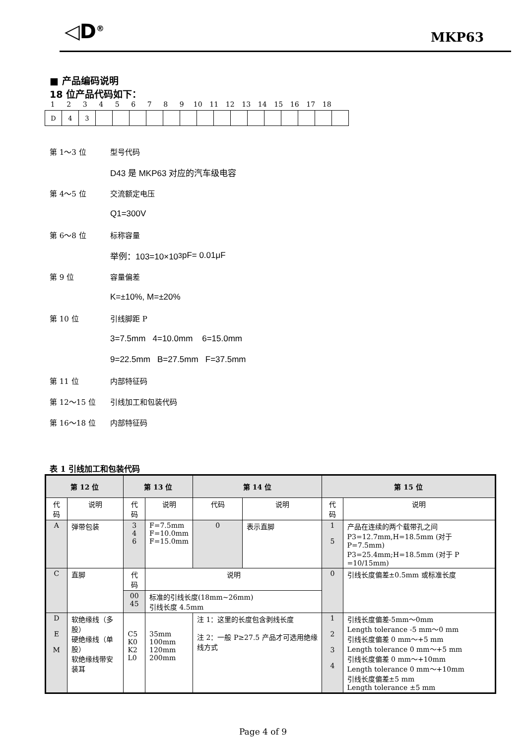◁D<sup>®</sup> MKP63
■ 产品编码说明
18 位产品代码如下：
1 2 3 4 5 6 7 8 9 10 11 12 13 14 15 16 17 18
| D | 4 | 3 | | | | | | | | | | | | | | | |
第 1～3 位 型号代码
D43 是 MKP63 对应的汽车级电容
第 4～5 位 交流额定电压
Q1=300V
第 6～8 位 标称容量
举例：103=10×10<sup>3</sup> pF= 0.01μF
第 9 位 容量偏差
K=±10%, M=±20%
第 10 位 引线脚距 P
3=7.5mm 4=10.0mm 6=15.0mm
9=22.5mm B=27.5mm F=37.5mm
第 11 位 内部特征码
第 12～15 位 引线加工和包装代码
第 16～18 位 内部特征码
表 1 引线加工和包装代码
| 第 12 位 | | 第 13 位 | | 第 14 位 | | 第 15 位 | |
| --- | --- | --- | --- | --- | --- | --- | --- |
| 代码 | 说明 | 代码 | 说明 | 代码 | 说明 | 代码 | 说明 |
| A | 弹带包装 | 3 4 6 | F=7.5mm F=10.0mm F=15.0mm | 0 | 表示直脚 | 1 5 | 产品在连续的两个载带孔之间 P3=12.7mm,H=18.5mm (对于 P=7.5mm) P3=25.4mm;H=18.5mm (对于 P =10/15mm) |
| C | 直脚 | 代码 | 说明 | | | 0 | 引线长度偏差±0.5mm 或标准长度 |
| | | 00 45 | 标准的引线长度(18mm~26mm) 引线长度 4.5mm | | | | |
| D E M | 软绝缘线（多股） 硬绝缘线（单股） 软绝缘线带安装耳 | C5 K0 K2 L0 | 35mm 100mm 120mm 200mm | 注 1：这里的长度包含剥线长度 注 2：一般 P≥27.5 产品才可选用绝缘线方式 | | 1 2 3 4 | 引线长度偏差-5mm～0mm Length tolerance -5 mm～0 mm 引线长度偏差 0 mm～+5 mm Length tolerance 0 mm～+5 mm 引线长度偏差 0 mm～+10mm Length tolerance 0 mm～+10mm 引线长度偏差±5 mm Length tolerance ±5 mm |
Page 4 of 9